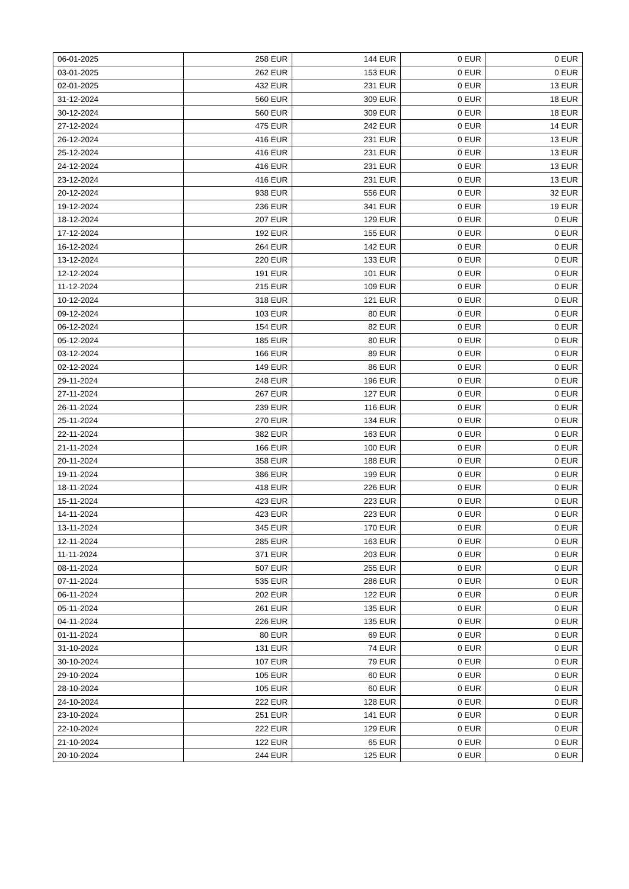| 06-01-2025 | 258 EUR | 144 EUR | 0 EUR | 0 EUR |
| 03-01-2025 | 262 EUR | 153 EUR | 0 EUR | 0 EUR |
| 02-01-2025 | 432 EUR | 231 EUR | 0 EUR | 13 EUR |
| 31-12-2024 | 560 EUR | 309 EUR | 0 EUR | 18 EUR |
| 30-12-2024 | 560 EUR | 309 EUR | 0 EUR | 18 EUR |
| 27-12-2024 | 475 EUR | 242 EUR | 0 EUR | 14 EUR |
| 26-12-2024 | 416 EUR | 231 EUR | 0 EUR | 13 EUR |
| 25-12-2024 | 416 EUR | 231 EUR | 0 EUR | 13 EUR |
| 24-12-2024 | 416 EUR | 231 EUR | 0 EUR | 13 EUR |
| 23-12-2024 | 416 EUR | 231 EUR | 0 EUR | 13 EUR |
| 20-12-2024 | 938 EUR | 556 EUR | 0 EUR | 32 EUR |
| 19-12-2024 | 236 EUR | 341 EUR | 0 EUR | 19 EUR |
| 18-12-2024 | 207 EUR | 129 EUR | 0 EUR | 0 EUR |
| 17-12-2024 | 192 EUR | 155 EUR | 0 EUR | 0 EUR |
| 16-12-2024 | 264 EUR | 142 EUR | 0 EUR | 0 EUR |
| 13-12-2024 | 220 EUR | 133 EUR | 0 EUR | 0 EUR |
| 12-12-2024 | 191 EUR | 101 EUR | 0 EUR | 0 EUR |
| 11-12-2024 | 215 EUR | 109 EUR | 0 EUR | 0 EUR |
| 10-12-2024 | 318 EUR | 121 EUR | 0 EUR | 0 EUR |
| 09-12-2024 | 103 EUR | 80 EUR | 0 EUR | 0 EUR |
| 06-12-2024 | 154 EUR | 82 EUR | 0 EUR | 0 EUR |
| 05-12-2024 | 185 EUR | 80 EUR | 0 EUR | 0 EUR |
| 03-12-2024 | 166 EUR | 89 EUR | 0 EUR | 0 EUR |
| 02-12-2024 | 149 EUR | 86 EUR | 0 EUR | 0 EUR |
| 29-11-2024 | 248 EUR | 196 EUR | 0 EUR | 0 EUR |
| 27-11-2024 | 267 EUR | 127 EUR | 0 EUR | 0 EUR |
| 26-11-2024 | 239 EUR | 116 EUR | 0 EUR | 0 EUR |
| 25-11-2024 | 270 EUR | 134 EUR | 0 EUR | 0 EUR |
| 22-11-2024 | 382 EUR | 163 EUR | 0 EUR | 0 EUR |
| 21-11-2024 | 166 EUR | 100 EUR | 0 EUR | 0 EUR |
| 20-11-2024 | 358 EUR | 188 EUR | 0 EUR | 0 EUR |
| 19-11-2024 | 386 EUR | 199 EUR | 0 EUR | 0 EUR |
| 18-11-2024 | 418 EUR | 226 EUR | 0 EUR | 0 EUR |
| 15-11-2024 | 423 EUR | 223 EUR | 0 EUR | 0 EUR |
| 14-11-2024 | 423 EUR | 223 EUR | 0 EUR | 0 EUR |
| 13-11-2024 | 345 EUR | 170 EUR | 0 EUR | 0 EUR |
| 12-11-2024 | 285 EUR | 163 EUR | 0 EUR | 0 EUR |
| 11-11-2024 | 371 EUR | 203 EUR | 0 EUR | 0 EUR |
| 08-11-2024 | 507 EUR | 255 EUR | 0 EUR | 0 EUR |
| 07-11-2024 | 535 EUR | 286 EUR | 0 EUR | 0 EUR |
| 06-11-2024 | 202 EUR | 122 EUR | 0 EUR | 0 EUR |
| 05-11-2024 | 261 EUR | 135 EUR | 0 EUR | 0 EUR |
| 04-11-2024 | 226 EUR | 135 EUR | 0 EUR | 0 EUR |
| 01-11-2024 | 80 EUR | 69 EUR | 0 EUR | 0 EUR |
| 31-10-2024 | 131 EUR | 74 EUR | 0 EUR | 0 EUR |
| 30-10-2024 | 107 EUR | 79 EUR | 0 EUR | 0 EUR |
| 29-10-2024 | 105 EUR | 60 EUR | 0 EUR | 0 EUR |
| 28-10-2024 | 105 EUR | 60 EUR | 0 EUR | 0 EUR |
| 24-10-2024 | 222 EUR | 128 EUR | 0 EUR | 0 EUR |
| 23-10-2024 | 251 EUR | 141 EUR | 0 EUR | 0 EUR |
| 22-10-2024 | 222 EUR | 129 EUR | 0 EUR | 0 EUR |
| 21-10-2024 | 122 EUR | 65 EUR | 0 EUR | 0 EUR |
| 20-10-2024 | 244 EUR | 125 EUR | 0 EUR | 0 EUR |